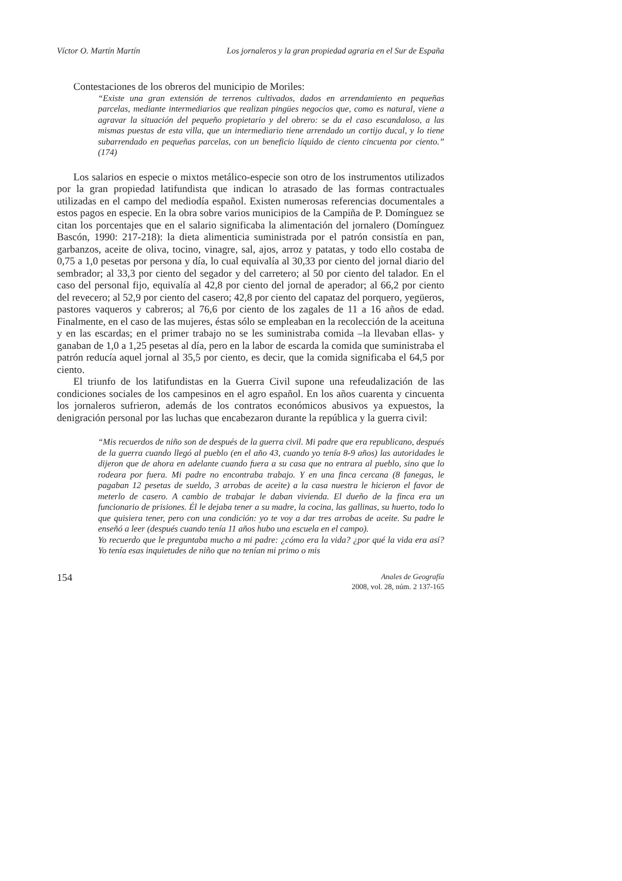Víctor O. Martín Martín Los jornaleros y la gran propiedad agraria en el Sur de España
Contestaciones de los obreros del municipio de Moriles:
“Existe una gran extensión de terrenos cultivados, dados en arrendamiento en pequeñas parcelas, mediante intermediarios que realizan pingües negocios que, como es natural, viene a agravar la situación del pequeño propietario y del obrero: se da el caso escandaloso, a las mismas puestas de esta villa, que un intermediario tiene arrendado un cortijo ducal, y lo tiene subarrendado en pequeñas parcelas, con un beneficio líquido de ciento cincuenta por ciento.” (174)
Los salarios en especie o mixtos metálico-especie son otro de los instrumentos utilizados por la gran propiedad latifundista que indican lo atrasado de las formas contractuales utilizadas en el campo del mediodía español. Existen numerosas referencias documentales a estos pagos en especie. En la obra sobre varios municipios de la Campiña de P. Domínguez se citan los porcentajes que en el salario significaba la alimentación del jornalero (Domínguez Bascón, 1990: 217-218): la dieta alimenticia suministrada por el patrón consistía en pan, garbanzos, aceite de oliva, tocino, vinagre, sal, ajos, arroz y patatas, y todo ello costaba de 0,75 a 1,0 pesetas por persona y día, lo cual equivalía al 30,33 por ciento del jornal diario del sembrador; al 33,3 por ciento del segador y del carretero; al 50 por ciento del talador. En el caso del personal fijo, equivalía al 42,8 por ciento del jornal de aperador; al 66,2 por ciento del revecero; al 52,9 por ciento del casero; 42,8 por ciento del capataz del porquero, yegüeros, pastores vaqueros y cabreros; al 76,6 por ciento de los zagales de 11 a 16 años de edad. Finalmente, en el caso de las mujeres, éstas sólo se empleaban en la recolección de la aceituna y en las escardas; en el primer trabajo no se les suministraba comida –la llevaban ellas- y ganaban de 1,0 a 1,25 pesetas al día, pero en la labor de escarda la comida que suministraba el patrón reducía aquel jornal al 35,5 por ciento, es decir, que la comida significaba el 64,5 por ciento.
El triunfo de los latifundistas en la Guerra Civil supone una refeudalización de las condiciones sociales de los campesinos en el agro español. En los años cuarenta y cincuenta los jornaleros sufrieron, además de los contratos económicos abusivos ya expuestos, la denigración personal por las luchas que encabezaron durante la república y la guerra civil:
“Mis recuerdos de niño son de después de la guerra civil. Mi padre que era republicano, después de la guerra cuando llegó al pueblo (en el año 43, cuando yo tenía 8-9 años) las autoridades le dijeron que de ahora en adelante cuando fuera a su casa que no entrara al pueblo, sino que lo rodeara por fuera. Mi padre no encontraba trabajo. Y en una finca cercana (8 fanegas, le pagaban 12 pesetas de sueldo, 3 arrobas de aceite) a la casa nuestra le hicieron el favor de meterlo de casero. A cambio de trabajar le daban vivienda. El dueño de la finca era un funcionario de prisiones. Él le dejaba tener a su madre, la cocina, las gallinas, su huerto, todo lo que quisiera tener, pero con una condición: yo te voy a dar tres arrobas de aceite. Su padre le enseñó a leer (después cuando tenía 11 años hubo una escuela en el campo).
Yo recuerdo que le preguntaba mucho a mi padre: ¿cómo era la vida? ¿por qué la vida era así? Yo tenía esas inquietudes de niño que no tenían mi primo o mis
154 Anales de Geografía
2008, vol. 28, núm. 2 137-165